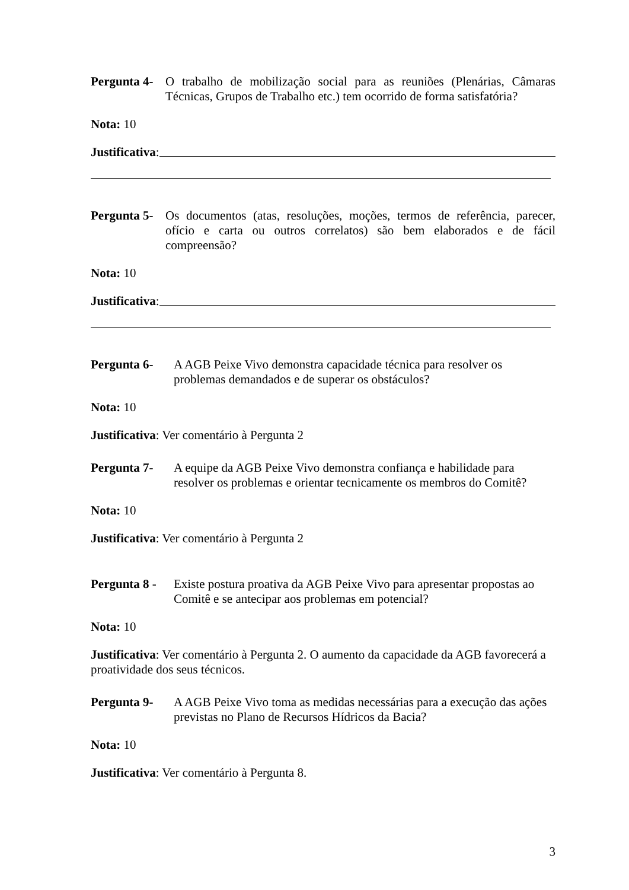Pergunta 4- O trabalho de mobilização social para as reuniões (Plenárias, Câmaras Técnicas, Grupos de Trabalho etc.) tem ocorrido de forma satisfatória?
Nota: 10
Justificativa:
Pergunta 5- Os documentos (atas, resoluções, moções, termos de referência, parecer, ofício e carta ou outros correlatos) são bem elaborados e de fácil compreensão?
Nota: 10
Justificativa:
Pergunta 6- A AGB Peixe Vivo demonstra capacidade técnica para resolver os problemas demandados e de superar os obstáculos?
Nota: 10
Justificativa: Ver comentário à Pergunta 2
Pergunta 7- A equipe da AGB Peixe Vivo demonstra confiança e habilidade para resolver os problemas e orientar tecnicamente os membros do Comitê?
Nota: 10
Justificativa: Ver comentário à Pergunta 2
Pergunta 8 - Existe postura proativa da AGB Peixe Vivo para apresentar propostas ao Comitê e se antecipar aos problemas em potencial?
Nota: 10
Justificativa: Ver comentário à Pergunta 2. O aumento da capacidade da AGB favorecerá a proatividade dos seus técnicos.
Pergunta 9- A AGB Peixe Vivo toma as medidas necessárias para a execução das ações previstas no Plano de Recursos Hídricos da Bacia?
Nota: 10
Justificativa: Ver comentário à Pergunta 8.
3